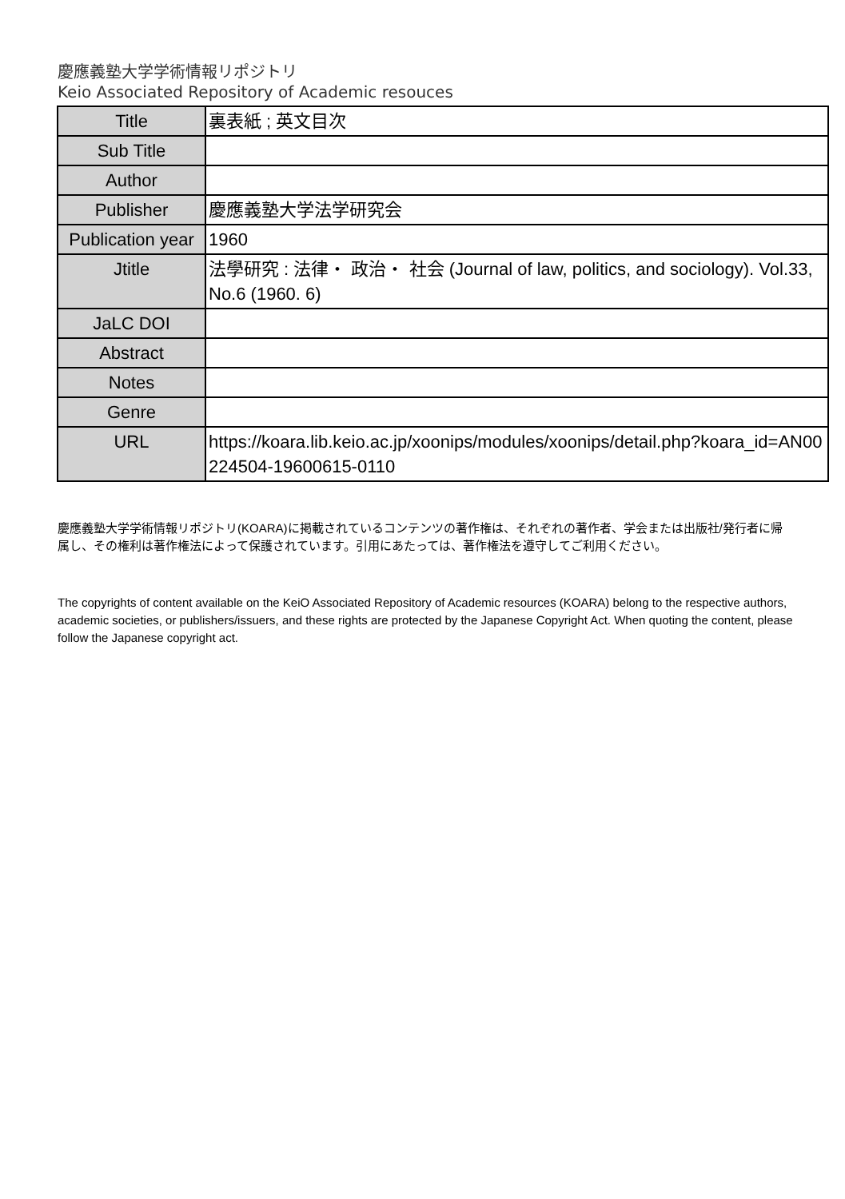慶應義塾大学学術情報リポジトリ
Keio Associated Repository of Academic resouces
| Title | 裏表紙 ; 英文目次 |
| Sub Title | |
| Author | |
| Publisher | 慶應義塾大学法学研究会 |
| Publication year | 1960 |
| Jtitle | 法學研究 : 法律・ 政治・ 社会 (Journal of law, politics, and sociology). Vol.33, No.6 (1960. 6) |
| JaLC DOI | |
| Abstract | |
| Notes | |
| Genre | |
| URL | https://koara.lib.keio.ac.jp/xoonips/modules/xoonips/detail.php?koara_id=AN00224504-19600615-0110 |
慶應義塾大学学術情報リポジトリ(KOARA)に掲載されているコンテンツの著作権は、それぞれの著作者、学会または出版社/発行者に帰属し、その権利は著作権法によって保護されています。引用にあたっては、著作権法を遵守してご利用ください。
The copyrights of content available on the KeiO Associated Repository of Academic resources (KOARA) belong to the respective authors, academic societies, or publishers/issuers, and these rights are protected by the Japanese Copyright Act. When quoting the content, please follow the Japanese copyright act.